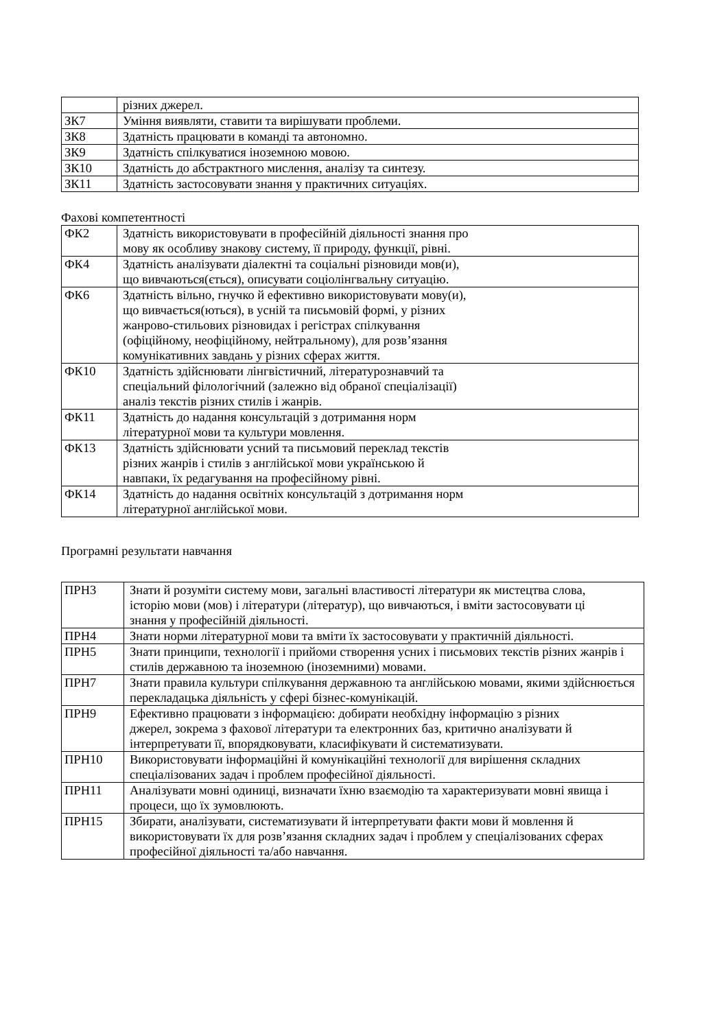| | різних джерел. |
| ЗК7 | Уміння виявляти, ставити та вирішувати проблеми. |
| ЗК8 | Здатність працювати в команді та автономно. |
| ЗК9 | Здатність спілкуватися іноземною мовою. |
| ЗК10 | Здатність до абстрактного мислення, аналізу та синтезу. |
| ЗК11 | Здатність застосовувати знання у практичних ситуаціях. |
Фахові компетентності
| ФК2 | Здатність використовувати в професійній діяльності знання про мову як особливу знакову систему, її природу, функції, рівні. |
| ФК4 | Здатність аналізувати діалектні та соціальні різновиди мов(и), що вивчаються(ється), описувати соціолінгвальну ситуацію. |
| ФК6 | Здатність вільно, гнучко й ефективно використовувати мову(и), що вивчається(ються), в усній та письмовій формі, у різних жанрово-стильових різновидах і регістрах спілкування (офіційному, неофіційному, нейтральному), для розв’язання комунікативних завдань у різних сферах життя. |
| ФК10 | Здатність здійснювати лінгвістичний, літературознавчий та спеціальний філологічний (залежно від обраної спеціалізації) аналіз текстів різних стилів і жанрів. |
| ФК11 | Здатність до надання консультацій з дотримання норм літературної мови та культури мовлення. |
| ФК13 | Здатність здійснювати усний та письмовий переклад текстів різних жанрів і стилів з англійської мови українською й навпаки, їх редагування на професійному рівні. |
| ФК14 | Здатність до надання освітніх консультацій з дотримання норм літературної англійської мови. |
Програмні результати навчання
| ПРН3 | Знати й розуміти систему мови, загальні властивості літератури як мистецтва слова, історію мови (мов) і літератури (літератур), що вивчаються, і вміти застосовувати ці знання у професійній діяльності. |
| ПРН4 | Знати норми літературної мови та вміти їх застосовувати у практичній діяльності. |
| ПРН5 | Знати принципи, технології і прийоми створення усних і письмових текстів різних жанрів і стилів державною та іноземною (іноземними) мовами. |
| ПРН7 | Знати правила культури спілкування державною та англійською мовами, якими здійснюється перекладацька діяльність у сфері бізнес-комунікацій. |
| ПРН9 | Ефективно працювати з інформацією: добирати необхідну інформацію з різних джерел, зокрема з фахової літератури та електронних баз, критично аналізувати й інтерпретувати її, впорядковувати, класифікувати й систематизувати. |
| ПРН10 | Використовувати інформаційні й комунікаційні технології для вирішення складних спеціалізованих задач і проблем професійної діяльності. |
| ПРН11 | Аналізувати мовні одиниці, визначати їхню взаємодію та характеризувати мовні явища і процеси, що їх зумовлюють. |
| ПРН15 | Збирати, аналізувати, систематизувати й інтерпретувати факти мови й мовлення й використовувати їх для розв’язання складних задач і проблем у спеціалізованих сферах професійної діяльності та/або навчання. |